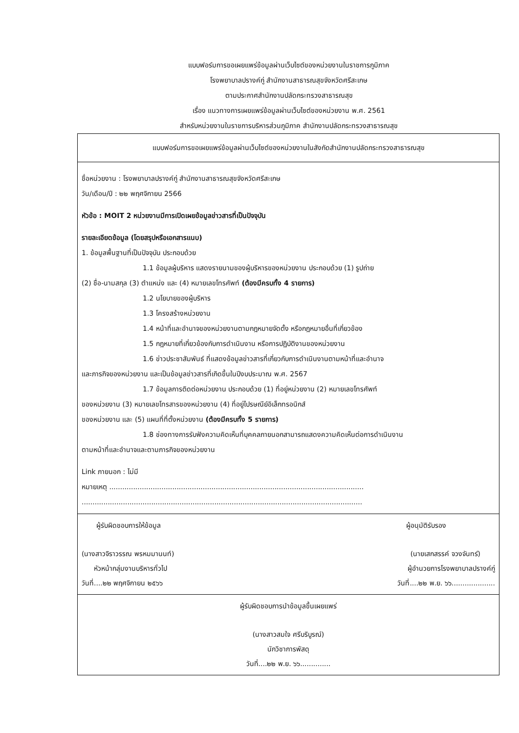แบบฟอร์มการขอเผยแพร่ข้อมูลผ่านเว็บไซต์ของหน่วยงานในราชการภูมิภาค
โรงพยาบาลปรางค์กู่ สำนักงานสาธารณสุขจังหวัดศรีสะเกษ
ตามประกาศสำนักงานปลัดกระทรวงสาธารณสุข
เรื่อง แนวทางการเผยแพร่ข้อมูลผ่านเว็บไซต์ของหน่วยงาน พ.ศ. 2561
สำหรับหน่วยงานในราชการบริหารส่วนภูมิภาค สำนักงานปลัดกระทรวงสาธารณสุข
แบบฟอร์มการขอเผยแพร่ข้อมูลผ่านเว็บไซต์ของหน่วยงานในสังกัดสำนักงานปลัดกระทรวงสาธารณสุข
ชื่อหน่วยงาน : โรงพยาบาลปรางค์กู่ สำนักงานสาธารณสุขจังหวัดศรีสะเกษ
วัน/เดือน/ปี : ๒๒ พฤศจิกายน 2566
หัวข้อ : MOIT 2 หน่วยงานมีการเปิดเผยข้อมูลข่าวสารที่เป็นปัจจุบัน
รายละเอียดข้อมูล (โดยสรุปหรือเอกสารแนบ)
1. ข้อมูลพื้นฐานที่เป็นปัจจุบัน ประกอบด้วย
1.1 ข้อมูลผู้บริหาร แสดงรายนามของผู้บริหารของหน่วยงาน ประกอบด้วย (1) รูปถ่าย
(2) ชื่อ-นามสกุล (3) ตำแหน่ง และ (4) หมายเลขโทรศัพท์ (ต้องมีครบทั้ง 4 รายการ)
1.2 นโยบายของผู้บริหาร
1.3 โครงสร้างหน่วยงาน
1.4 หน้าที่และอำนาจของหน่วยงานตามกฎหมายจัดตั้ง หรือกฎหมายอื่นที่เกี่ยวข้อง
1.5 กฎหมายที่เกี่ยวข้องกับการดำเนินงาน หรือการปฏิบัติงานของหน่วยงาน
1.6 ข่าวประชาสัมพันธ์ ที่แสดงข้อมูลข่าวสารที่เกี่ยวกับการดำเนินงานตามหน้าที่และอำนาจ
และภารกิจของหน่วยงาน และเป็นข้อมูลข่าวสารที่เกิดขึ้นในปีงบประมาณ พ.ศ. 2567
1.7 ข้อมูลการติดต่อหน่วยงาน ประกอบด้วย (1) ที่อยู่หน่วยงาน (2) หมายเลขโทรศัพท์
ของหน่วยงาน (3) หมายเลขโทรสารของหน่วยงาน (4) ที่อยู่ไปรษณีย์อิเล็กทรอนิกส์
ของหน่วยงาน และ (5) แผนที่ที่ตั้งหน่วยงาน (ต้องมีครบทั้ง 5 รายการ)
1.8 ช่องทางการรับฟังความคิดเห็นที่บุคคลภายนอกสามารถแสดงความคิดเห็นต่อการดำเนินงาน
ตามหน้าที่และอำนาจและตามภารกิจของหน่วยงาน
Link ภายนอก : ไม่มี
หมายเหตุ .....................................................................................................................
.................................................................................................................................
ผู้รับผิดชอบการให้ข้อมูล ผู้อนุมัติรับรอง
(นางสาวจิราวรรณ พรหมมานนท์) (นายเสกสรรค์ จวงจันทร์)
หัวหน้ากลุ่มงานบริหารทั่วไป ผู้อำนวยการโรงพยาบาลปรางค์กู่
วันที่....๒๒ พฤศจิกายน ๒๕๖๖ วันที่....๒๒ พ.ย. ๖๖....................
ผู้รับผิดชอบการนำข้อมูลขึ้นเผยแพร่
(นางสาวสมใจ ศรีบริบูรณ์)
นักวิชาการพัสดุ
วันที่....๒๒ พ.ย. ๖๖..............